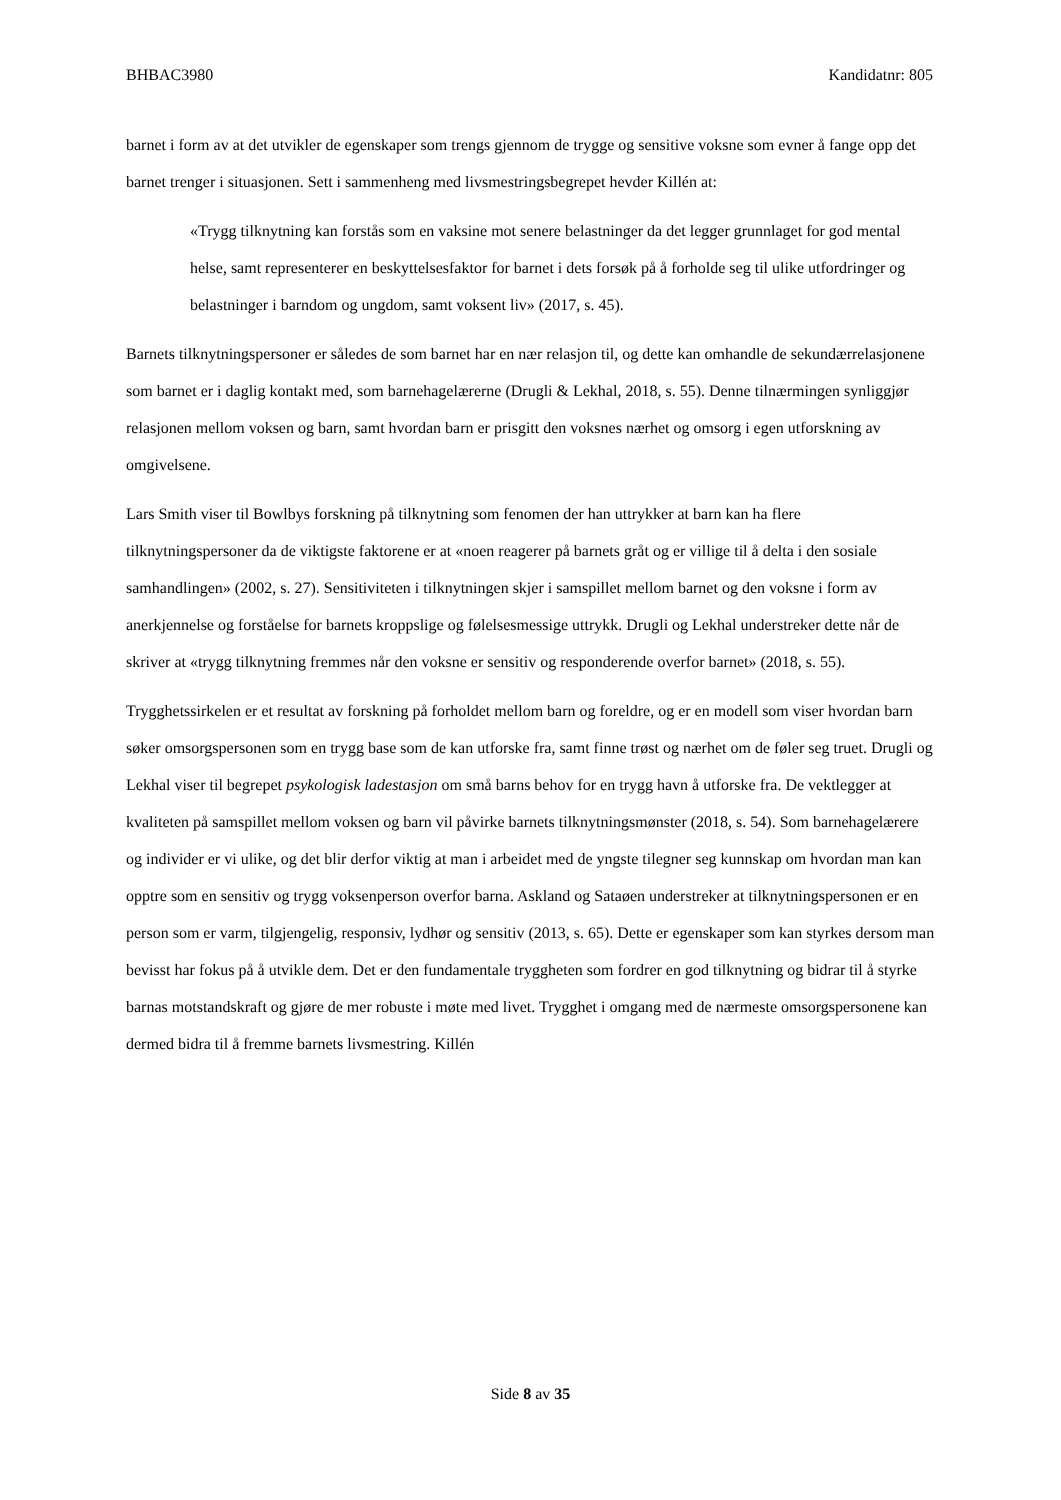BHBAC3980 Kandidatnr: 805
barnet i form av at det utvikler de egenskaper som trengs gjennom de trygge og sensitive voksne som evner å fange opp det barnet trenger i situasjonen. Sett i sammenheng med livsmestringsbegrepet hevder Killén at:
«Trygg tilknytning kan forstås som en vaksine mot senere belastninger da det legger grunnlaget for god mental helse, samt representerer en beskyttelsesfaktor for barnet i dets forsøk på å forholde seg til ulike utfordringer og belastninger i barndom og ungdom, samt voksent liv» (2017, s. 45).
Barnets tilknytningspersoner er således de som barnet har en nær relasjon til, og dette kan omhandle de sekundærrelasjonene som barnet er i daglig kontakt med, som barnehagelærerne (Drugli & Lekhal, 2018, s. 55). Denne tilnærmingen synliggjør relasjonen mellom voksen og barn, samt hvordan barn er prisgitt den voksnes nærhet og omsorg i egen utforskning av omgivelsene.
Lars Smith viser til Bowlbys forskning på tilknytning som fenomen der han uttrykker at barn kan ha flere tilknytningspersoner da de viktigste faktorene er at «noen reagerer på barnets gråt og er villige til å delta i den sosiale samhandlingen» (2002, s. 27). Sensitiviteten i tilknytningen skjer i samspillet mellom barnet og den voksne i form av anerkjennelse og forståelse for barnets kroppslige og følelsesmessige uttrykk. Drugli og Lekhal understreker dette når de skriver at «trygg tilknytning fremmes når den voksne er sensitiv og responderende overfor barnet» (2018, s. 55).
Trygghetssirkelen er et resultat av forskning på forholdet mellom barn og foreldre, og er en modell som viser hvordan barn søker omsorgspersonen som en trygg base som de kan utforske fra, samt finne trøst og nærhet om de føler seg truet. Drugli og Lekhal viser til begrepet psykologisk ladestasjon om små barns behov for en trygg havn å utforske fra. De vektlegger at kvaliteten på samspillet mellom voksen og barn vil påvirke barnets tilknytningsmønster (2018, s. 54). Som barnehagelærere og individer er vi ulike, og det blir derfor viktig at man i arbeidet med de yngste tilegner seg kunnskap om hvordan man kan opptre som en sensitiv og trygg voksenperson overfor barna. Askland og Sataøen understreker at tilknytningspersonen er en person som er varm, tilgjengelig, responsiv, lydhør og sensitiv (2013, s. 65). Dette er egenskaper som kan styrkes dersom man bevisst har fokus på å utvikle dem. Det er den fundamentale tryggheten som fordrer en god tilknytning og bidrar til å styrke barnas motstandskraft og gjøre de mer robuste i møte med livet. Trygghet i omgang med de nærmeste omsorgspersonene kan dermed bidra til å fremme barnets livsmestring. Killén
Side 8 av 35